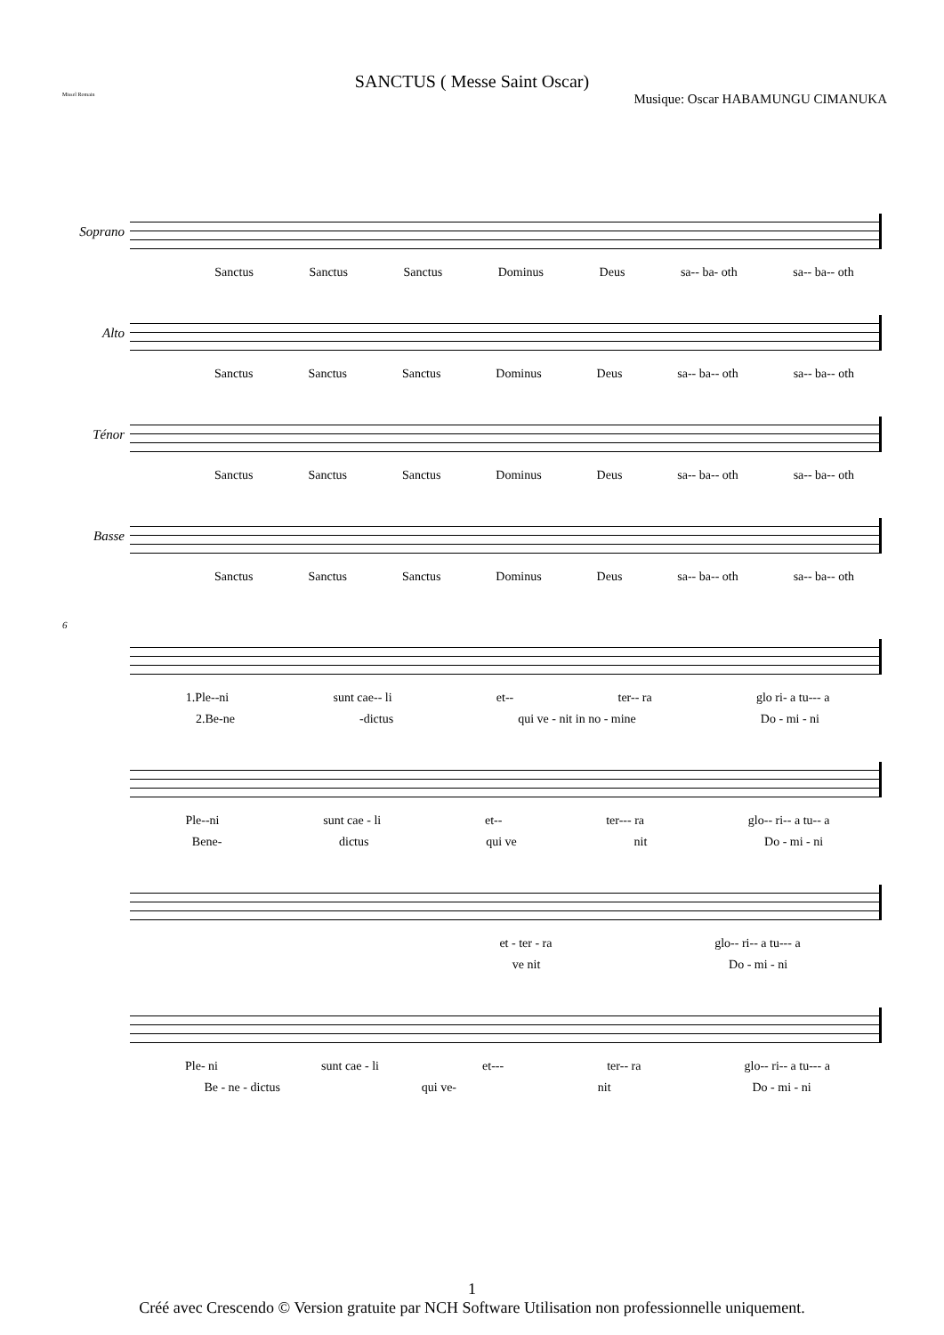SANCTUS ( Messe Saint Oscar)
Missel Romain Musique: Oscar HABAMUNGU CIMANUKA
Soprano
Sanctus Sanctus Sanctus Dominus Deus sa-- ba- oth sa-- ba-- oth
Alto
Sanctus Sanctus Sanctus Dominus Deus sa-- ba-- oth sa-- ba-- oth
Ténor
Sanctus Sanctus Sanctus Dominus Deus sa-- ba-- oth sa-- ba-- oth
Basse
Sanctus Sanctus Sanctus Dominus Deus sa-- ba-- oth sa-- ba-- oth
6
1.Ple--ni sunt cae-- li et-- ter-- ra glo ri- a tu--- a
2.Be-ne -dictus qui ve - nit in no - mine Do - mi - ni
Ple--ni sunt cae - li et-- ter--- ra glo-- ri-- a tu-- a
Bene- dictus qui ve nit Do - mi - ni
et - ter - ra glo-- ri-- a tu--- a
ve nit Do - mi - ni
Ple- ni sunt cae - li et--- ter-- ra glo-- ri-- a tu--- a
Be - ne - dictus qui ve- nit Do - mi - ni
1
Créé avec Crescendo © Version gratuite par NCH Software Utilisation non professionnelle uniquement.